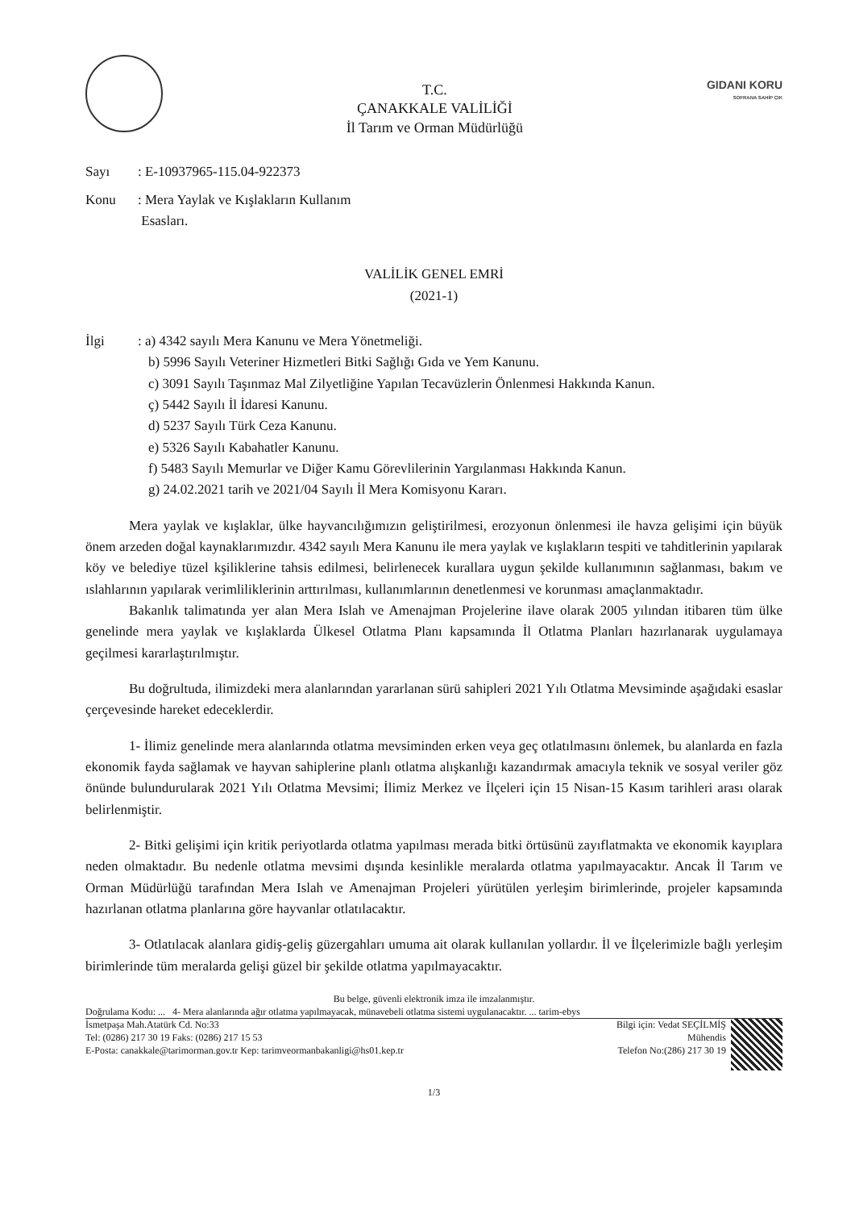T.C.
ÇANAKKALE VALİLİĞİ
İl Tarım ve Orman Müdürlüğü
GIDANI KORU
SOFRANA SAHİP ÇIK
Sayı : E-10937965-115.04-922373
Konu : Mera Yaylak ve Kışlakların Kullanım
Esasları.
VALİLİK GENEL EMRİ
(2021-1)
İlgi : a) 4342 sayılı Mera Kanunu ve Mera Yönetmeliği.
b) 5996 Sayılı Veteriner Hizmetleri Bitki Sağlığı Gıda ve Yem Kanunu.
c) 3091 Sayılı Taşınmaz Mal Zilyetliğine Yapılan Tecavüzlerin Önlenmesi Hakkında Kanun.
ç) 5442 Sayılı İl İdaresi Kanunu.
d) 5237 Sayılı Türk Ceza Kanunu.
e) 5326 Sayılı Kabahatler Kanunu.
f) 5483 Sayılı Memurlar ve Diğer Kamu Görevlilerinin Yargılanması Hakkında Kanun.
g) 24.02.2021 tarih ve 2021/04 Sayılı İl Mera Komisyonu Kararı.
Mera yaylak ve kışlaklar, ülke hayvancılığımızın geliştirilmesi, erozyonun önlenmesi ile havza gelişimi için büyük önem arzeden doğal kaynaklarımızdır. 4342 sayılı Mera Kanunu ile mera yaylak ve kışlakların tespiti ve tahditlerinin yapılarak köy ve belediye tüzel kşiliklerine tahsis edilmesi, belirlenecek kurallara uygun şekilde kullanımının sağlanması, bakım ve ıslahlarının yapılarak verimliliklerinin arttırılması, kullanımlarının denetlenmesi ve korunması amaçlanmaktadır.
Bakanlık talimatında yer alan Mera Islah ve Amenajman Projelerine ilave olarak 2005 yılından itibaren tüm ülke genelinde mera yaylak ve kışlaklarda Ülkesel Otlatma Planı kapsamında İl Otlatma Planları hazırlanarak uygulamaya geçilmesi kararlaştırılmıştır.
Bu doğrultuda, ilimizdeki mera alanlarından yararlanan sürü sahipleri 2021 Yılı Otlatma Mevsiminde aşağıdaki esaslar çerçevesinde hareket edeceklerdir.
1- İlimiz genelinde mera alanlarında otlatma mevsiminden erken veya geç otlatılmasını önlemek, bu alanlarda en fazla ekonomik fayda sağlamak ve hayvan sahiplerine planlı otlatma alışkanlığı kazandırmak amacıyla teknik ve sosyal veriler göz önünde bulundurularak 2021 Yılı Otlatma Mevsimi; İlimiz Merkez ve İlçeleri için 15 Nisan-15 Kasım tarihleri arası olarak belirlenmiştir.
2- Bitki gelişimi için kritik periyotlarda otlatma yapılması merada bitki örtüsünü zayıflatmakta ve ekonomik kayıplara neden olmaktadır. Bu nedenle otlatma mevsimi dışında kesinlikle meralarda otlatma yapılmayacaktır. Ancak İl Tarım ve Orman Müdürlüğü tarafından Mera Islah ve Amenajman Projeleri yürütülen yerleşim birimlerinde, projeler kapsamında hazırlanan otlatma planlarına göre hayvanlar otlatılacaktır.
3- Otlatılacak alanlara gidiş-geliş güzergahları umuma ait olarak kullanılan yollardır. İl ve İlçelerimizle bağlı yerleşim birimlerinde tüm meralarda gelişi güzel bir şekilde otlatma yapılmayacaktır.
Bu belge, güvenli elektronik imza ile imzalanmıştır.
Doğrulama Kodu: ... 4- Mera alanlarında ağır otlatma yapılmayacak, münavebeli otlatma sistemi uygulanacaktır. ... tarim-ebys
İsmetpaşa Mah.Atatürk Cd. No:33
Tel: (0286) 217 30 19 Faks: (0286) 217 15 53
E-Posta: canakkale@tarimorman.gov.tr Kep: tarimveormanbakanligi@hs01.kep.tr
Bilgi için: Vedat SEÇİLMİŞ
Mühendis
Telefon No:(286) 217 30 19
1/3